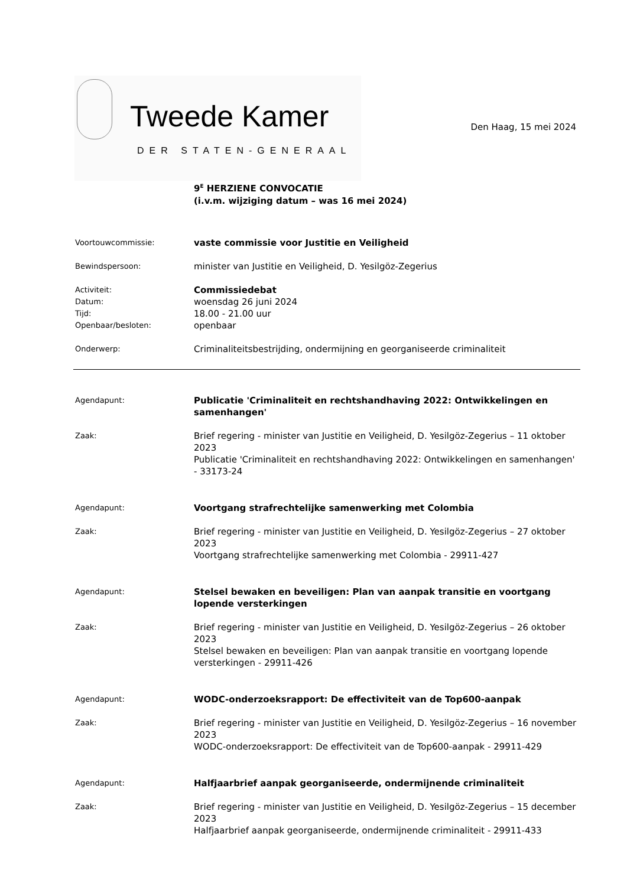Tweede Kamer
DER STATEN-GENERAAL
Den Haag, 15 mei 2024
9<sup>E</sup> HERZIENE CONVOCATIE
(i.v.m. wijziging datum – was 16 mei 2024)
Voortouwcommissie:
vaste commissie voor Justitie en Veiligheid
Bewindspersoon:
minister van Justitie en Veiligheid, D. Yesilgöz-Zegerius
Activiteit:
Datum:
Tijd:
Openbaar/besloten:
Commissiedebat
woensdag 26 juni 2024
18.00 - 21.00 uur
openbaar
Onderwerp:
Criminaliteitsbestrijding, ondermijning en georganiseerde criminaliteit
Agendapunt:
Publicatie 'Criminaliteit en rechtshandhaving 2022: Ontwikkelingen en samenhangen'
Zaak:
Brief regering - minister van Justitie en Veiligheid, D. Yesilgöz-Zegerius – 11 oktober 2023
Publicatie 'Criminaliteit en rechtshandhaving 2022: Ontwikkelingen en samenhangen' - 33173-24
Agendapunt:
Voortgang strafrechtelijke samenwerking met Colombia
Zaak:
Brief regering - minister van Justitie en Veiligheid, D. Yesilgöz-Zegerius – 27 oktober 2023
Voortgang strafrechtelijke samenwerking met Colombia - 29911-427
Agendapunt:
Stelsel bewaken en beveiligen: Plan van aanpak transitie en voortgang lopende versterkingen
Zaak:
Brief regering - minister van Justitie en Veiligheid, D. Yesilgöz-Zegerius – 26 oktober 2023
Stelsel bewaken en beveiligen: Plan van aanpak transitie en voortgang lopende versterkingen - 29911-426
Agendapunt:
WODC-onderzoeksrapport: De effectiviteit van de Top600-aanpak
Zaak:
Brief regering - minister van Justitie en Veiligheid, D. Yesilgöz-Zegerius – 16 november 2023
WODC-onderzoeksrapport: De effectiviteit van de Top600-aanpak - 29911-429
Agendapunt:
Halfjaarbrief aanpak georganiseerde, ondermijnende criminaliteit
Zaak:
Brief regering - minister van Justitie en Veiligheid, D. Yesilgöz-Zegerius – 15 december 2023
Halfjaarbrief aanpak georganiseerde, ondermijnende criminaliteit - 29911-433